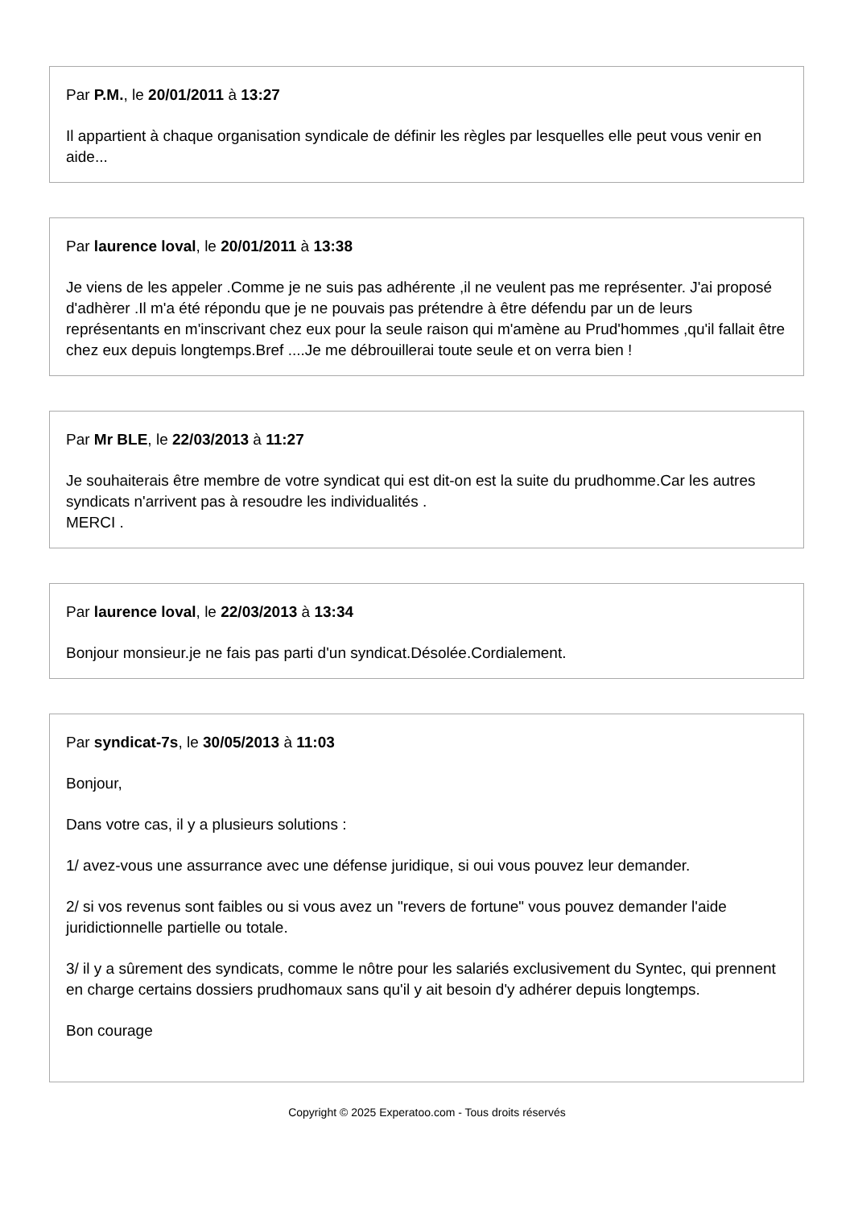Par P.M., le 20/01/2011 à 13:27
Il appartient à chaque organisation syndicale de définir les règles par lesquelles elle peut vous venir en aide...
Par laurence loval, le 20/01/2011 à 13:38
Je viens de les appeler .Comme je ne suis pas adhérente ,il ne veulent pas me représenter. J'ai proposé d'adhèrer .Il m'a été répondu que je ne pouvais pas prétendre à être défendu par un de leurs représentants en m'inscrivant chez eux pour la seule raison qui m'amène au Prud'hommes ,qu'il fallait être chez eux depuis longtemps.Bref ....Je me débrouillerai toute seule et on verra bien !
Par Mr BLE, le 22/03/2013 à 11:27
Je souhaiterais être membre de votre syndicat qui est dit-on est la suite du prudhomme.Car les autres syndicats n'arrivent pas à resoudre les individualités .
MERCI .
Par laurence loval, le 22/03/2013 à 13:34
Bonjour monsieur.je ne fais pas parti d'un syndicat.Désolée.Cordialement.
Par syndicat-7s, le 30/05/2013 à 11:03
Bonjour,
Dans votre cas, il y a plusieurs solutions :
1/ avez-vous une assurrance avec une défense juridique, si oui vous pouvez leur demander.
2/ si vos revenus sont faibles ou si vous avez un "revers de fortune" vous pouvez demander l'aide juridictionnelle partielle ou totale.
3/ il y a sûrement des syndicats, comme le nôtre pour les salariés exclusivement du Syntec, qui prennent en charge certains dossiers prudhomaux sans qu'il y ait besoin d'y adhérer depuis longtemps.
Bon courage
Copyright © 2025 Experatoo.com - Tous droits réservés